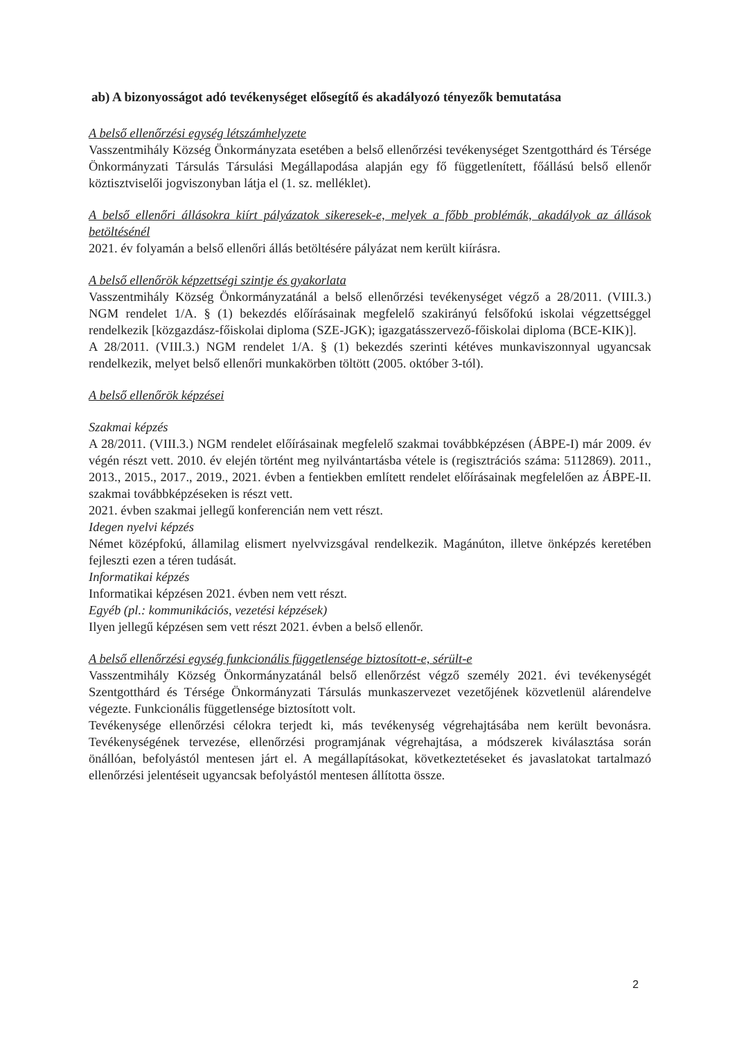ab) A bizonyosságot adó tevékenységet elősegítő és akadályozó tényezők bemutatása
A belső ellenőrzési egység létszámhelyzete
Vasszentmihály Község Önkormányzata esetében a belső ellenőrzési tevékenységet Szentgotthárd és Térsége Önkormányzati Társulás Társulási Megállapodása alapján egy fő függetlenített, főállású belső ellenőr köztisztviselői jogviszonyban látja el (1. sz. melléklet).
A belső ellenőri állásokra kiírt pályázatok sikeresek-e, melyek a főbb problémák, akadályok az állások betöltésénél
2021. év folyamán a belső ellenőri állás betöltésére pályázat nem került kiírásra.
A belső ellenőrök képzettségi szintje és gyakorlata
Vasszentmihály Község Önkormányzatánál a belső ellenőrzési tevékenységet végző a 28/2011. (VIII.3.) NGM rendelet 1/A. § (1) bekezdés előírásainak megfelelő szakirányú felsőfokú iskolai végzettséggel rendelkezik [közgazdász-főiskolai diploma (SZE-JGK); igazgatásszervező-főiskolai diploma (BCE-KIK)].
A 28/2011. (VIII.3.) NGM rendelet 1/A. § (1) bekezdés szerinti kétéves munkaviszonnyal ugyancsak rendelkezik, melyet belső ellenőri munkakörben töltött (2005. október 3-tól).
A belső ellenőrök képzései
Szakmai képzés
A 28/2011. (VIII.3.) NGM rendelet előírásainak megfelelő szakmai továbbképzésen (ÁBPE-I) már 2009. év végén részt vett. 2010. év elején történt meg nyilvántartásba vétele is (regisztrációs száma: 5112869). 2011., 2013., 2015., 2017., 2019., 2021. évben a fentiekben említett rendelet előírásainak megfelelően az ÁBPE-II. szakmai továbbképzéseken is részt vett.
2021. évben szakmai jellegű konferencián nem vett részt.
Idegen nyelvi képzés
Német középfokú, államilag elismert nyelvvizsgával rendelkezik. Magánúton, illetve önképzés keretében fejleszti ezen a téren tudását.
Informatikai képzés
Informatikai képzésen 2021. évben nem vett részt.
Egyéb (pl.: kommunikációs, vezetési képzések)
Ilyen jellegű képzésen sem vett részt 2021. évben a belső ellenőr.
A belső ellenőrzési egység funkcionális függetlensége biztosított-e, sérült-e
Vasszentmihály Község Önkormányzatánál belső ellenőrzést végző személy 2021. évi tevékenységét Szentgotthárd és Térsége Önkormányzati Társulás munkaszervezet vezetőjének közvetlenül alárendelve végezte. Funkcionális függetlensége biztosított volt.
Tevékenysége ellenőrzési célokra terjedt ki, más tevékenység végrehajtásába nem került bevonásra. Tevékenységének tervezése, ellenőrzési programjának végrehajtása, a módszerek kiválasztása során önállóan, befolyástól mentesen járt el. A megállapításokat, következtetéseket és javaslatokat tartalmazó ellenőrzési jelentéseit ugyancsak befolyástól mentesen állította össze.
2